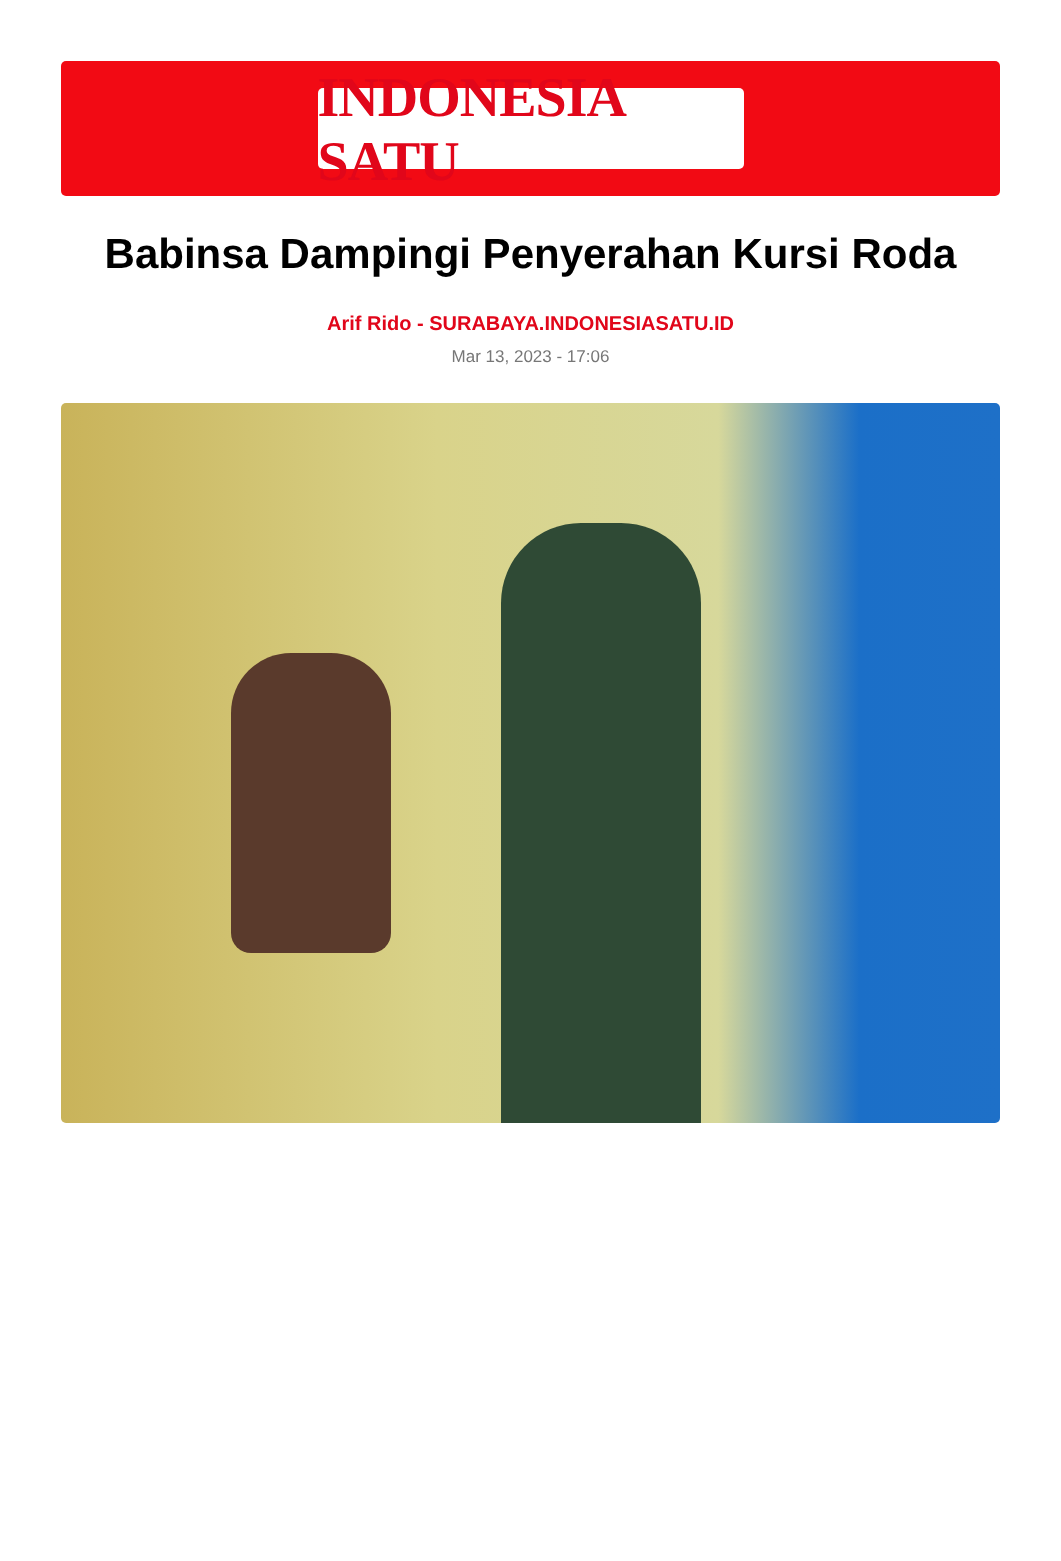INDONESIA SATU
Babinsa Dampingi Penyerahan Kursi Roda
Arif Rido - SURABAYA.INDONESIASATU.ID
Mar 13, 2023 - 17:06